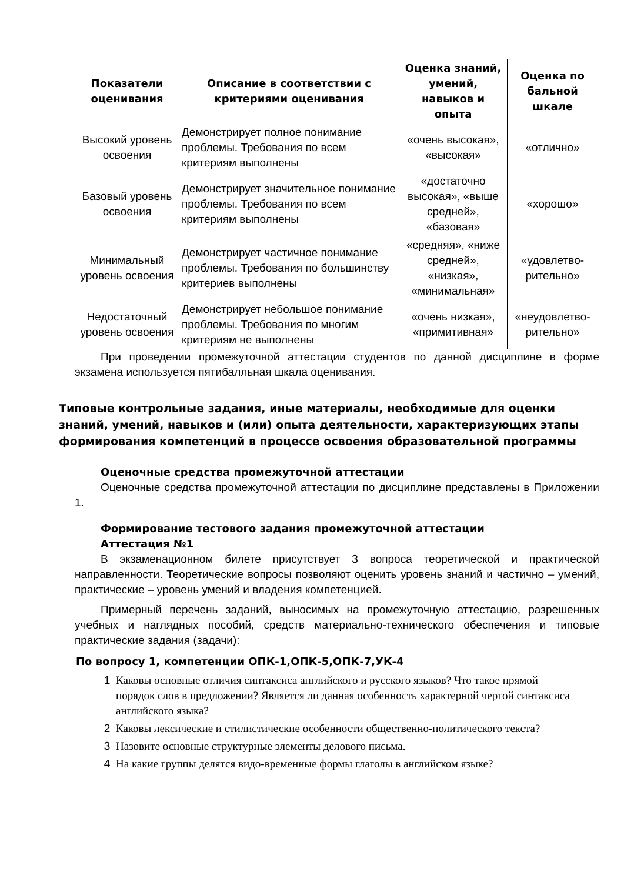| Показатели оценивания | Описание в соответствии с критериями оценивания | Оценка знаний, умений, навыков и опыта | Оценка по бальной шкале |
| --- | --- | --- | --- |
| Высокий уровень освоения | Демонстрирует полное понимание проблемы. Требования по всем критериям выполнены | «очень высокая», «высокая» | «отлично» |
| Базовый уровень освоения | Демонстрирует значительное понимание проблемы. Требования по всем критериям выполнены | «достаточно высокая», «выше средней», «базовая» | «хорошо» |
| Минимальный уровень освоения | Демонстрирует частичное понимание проблемы. Требования по большинству критериев выполнены | «средняя», «ниже средней», «низкая», «минимальная» | «удовлетво-рительно» |
| Недостаточный уровень освоения | Демонстрирует небольшое понимание проблемы. Требования по многим критериям не выполнены | «очень низкая», «примитивная» | «неудовлетво-рительно» |
При проведении промежуточной аттестации студентов по данной дисциплине в форме экзамена используется пятибалльная шкала оценивания.
Типовые контрольные задания, иные материалы, необходимые для оценки знаний, умений, навыков и (или) опыта деятельности, характеризующих этапы формирования компетенций в процессе освоения образовательной программы
Оценочные средства промежуточной аттестации
Оценочные средства промежуточной аттестации по дисциплине представлены в Приложении 1.
Формирование тестового задания промежуточной аттестации
Аттестация №1
В экзаменационном билете присутствует 3 вопроса теоретической и практической направленности. Теоретические вопросы позволяют оценить уровень знаний и частично – умений, практические – уровень умений и владения компетенцией.
Примерный перечень заданий, выносимых на промежуточную аттестацию, разрешенных учебных и наглядных пособий, средств материально-технического обеспечения и типовые практические задания (задачи):
По вопросу 1, компетенции ОПК-1,ОПК-5,ОПК-7,УК-4
1 Каковы основные отличия синтаксиса английского и русского языков? Что такое прямой порядок слов в предложении? Является ли данная особенность характерной чертой синтаксиса английского языка?
2 Каковы лексические и стилистические особенности общественно-политического текста?
3 Назовите основные структурные элементы делового письма.
4 На какие группы делятся видо-временные формы глаголы в английском языке?